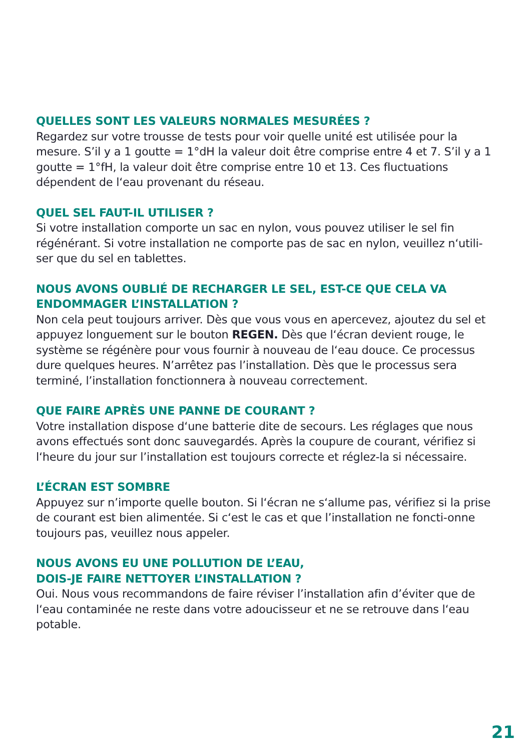QUELLES SONT LES VALEURS NORMALES MESURÉES ?
Regardez sur votre trousse de tests pour voir quelle unité est utilisée pour la mesure. S’il y a 1 goutte = 1°dH la valeur doit être comprise entre 4 et 7. S’il y a 1 goutte = 1°fH, la valeur doit être comprise entre 10 et 13. Ces fluctuations dépendent de l‘eau provenant du réseau.
QUEL SEL FAUT-IL UTILISER ?
Si votre installation comporte un sac en nylon, vous pouvez utiliser le sel fin régénérant. Si votre installation ne comporte pas de sac en nylon, veuillez n‘utili-ser que du sel en tablettes.
NOUS AVONS OUBLIÉ DE RECHARGER LE SEL, EST-CE QUE CELA VA ENDOMMAGER L’INSTALLATION ?
Non cela peut toujours arriver. Dès que vous vous en apercevez, ajoutez du sel et appuyez longuement sur le bouton REGEN. Dès que l‘écran devient rouge, le système se régénère pour vous fournir à nouveau de l‘eau douce. Ce processus dure quelques heures. N’arrêtez pas l’installation. Dès que le processus sera terminé, l’installation fonctionnera à nouveau correctement.
QUE FAIRE APRÈS UNE PANNE DE COURANT ?
Votre installation dispose d‘une batterie dite de secours. Les réglages que nous avons effectués sont donc sauvegardés. Après la coupure de courant, vérifiez si l‘heure du jour sur l’installation est toujours correcte et réglez-la si nécessaire.
L’ÉCRAN EST SOMBRE
Appuyez sur n’importe quelle bouton. Si l‘écran ne s‘allume pas, vérifiez si la prise de courant est bien alimentée. Si c‘est le cas et que l’installation ne foncti-onne toujours pas, veuillez nous appeler.
NOUS AVONS EU UNE POLLUTION DE L’EAU,
DOIS-JE FAIRE NETTOYER L’INSTALLATION ?
Oui. Nous vous recommandons de faire réviser l’installation afin d’éviter que de l‘eau contaminée ne reste dans votre adoucisseur et ne se retrouve dans l‘eau potable.
21